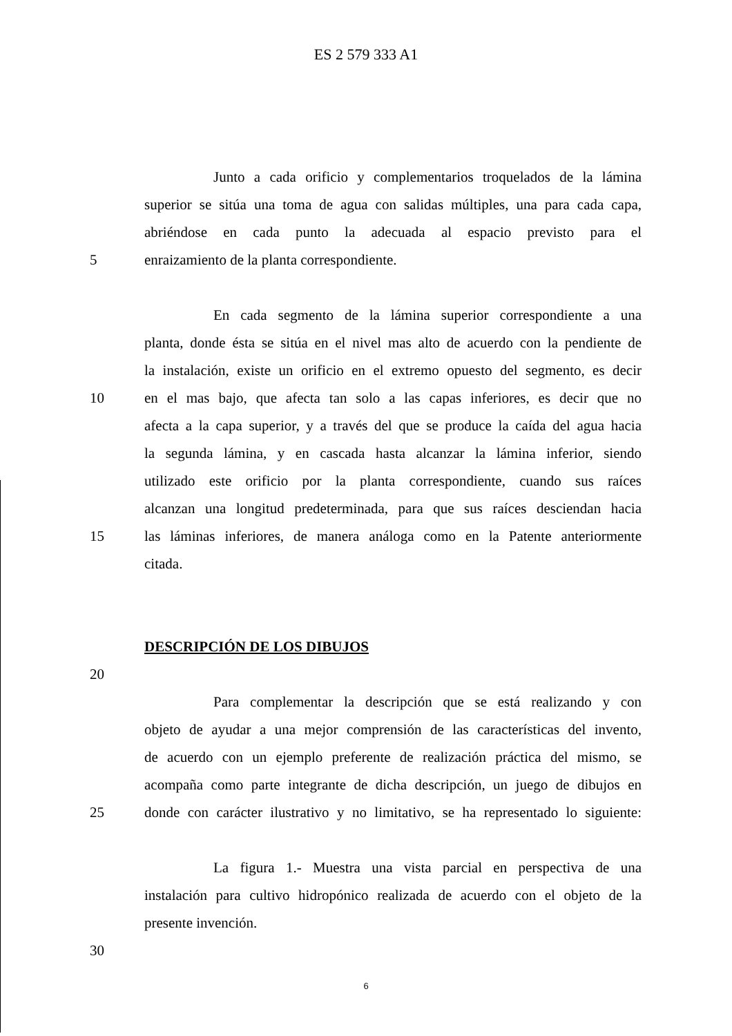ES 2 579 333 A1
Junto a cada orificio y complementarios troquelados de la lámina
superior se sitúa una toma de agua con salidas múltiples, una para cada capa,
abriéndose en cada punto la adecuada al espacio previsto para el
5 enraizamiento de la planta correspondiente.
En cada segmento de la lámina superior correspondiente a una
planta, donde ésta se sitúa en el nivel mas alto de acuerdo con la pendiente de
la instalación, existe un orificio en el extremo opuesto del segmento, es decir
10 en el mas bajo, que afecta tan solo a las capas inferiores, es decir que no
afecta a la capa superior, y a través del que se produce la caída del agua hacia
la segunda lámina, y en cascada hasta alcanzar la lámina inferior, siendo
utilizado este orificio por la planta correspondiente, cuando sus raíces
alcanzan una longitud predeterminada, para que sus raíces desciendan hacia
15 las láminas inferiores, de manera análoga como en la Patente anteriormente
citada.
DESCRIPCIÓN DE LOS DIBUJOS
20
Para complementar la descripción que se está realizando y con
objeto de ayudar a una mejor comprensión de las características del invento,
de acuerdo con un ejemplo preferente de realización práctica del mismo, se
acompaña como parte integrante de dicha descripción, un juego de dibujos en
25 donde con carácter ilustrativo y no limitativo, se ha representado lo siguiente:
La figura 1.- Muestra una vista parcial en perspectiva de una
instalación para cultivo hidropónico realizada de acuerdo con el objeto de la
presente invención.
30
6